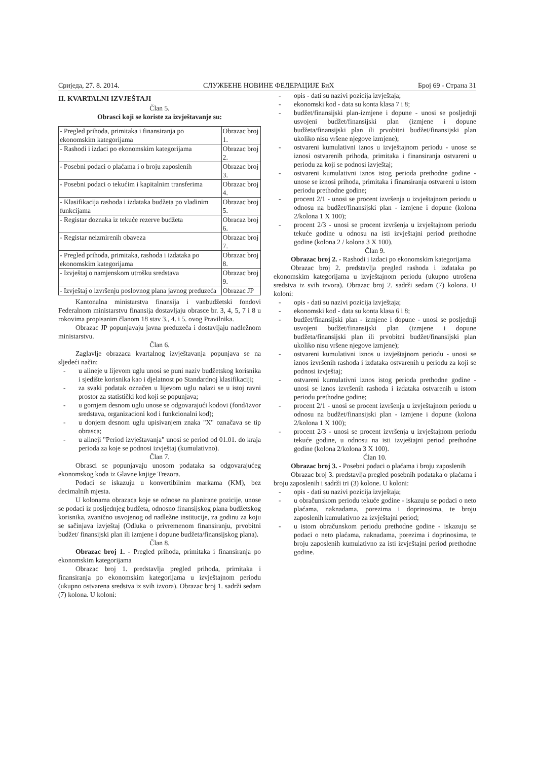Сриједа, 27. 8. 2014. СЛУЖБЕНЕ НОВИНЕ ФЕДЕРАЦИЈЕ БиХ Број 69 - Страна 31
II. KVARTALNI IZVJEŠTAJI
Član 5.
Obrasci koji se koriste za izvještavanje su:
| - Pregled prihoda, primitaka i finansiranja po ekonomskim kategorijama | Obrazac broj 1. |
| - Rashodi i izdaci po ekonomskim kategorijama | Obrazac broj 2. |
| - Posebni podaci o plaćama i o broju zaposlenih | Obrazac broj 3. |
| - Posebni podaci o tekućim i kapitalnim transferima | Obrazac broj 4. |
| - Klasifikacija rashoda i izdataka budžeta po vladinim funkcijama | Obrazac broj 5. |
| - Registar doznaka iz tekuće rezerve budžeta | Obracaz broj 6. |
| - Registar neizmirenih obaveza | Obrazac broj 7. |
| - Pregled prihoda, primitaka, rashoda i izdataka po ekonomskim kategorijama | Obrazac broj 8. |
| - Izvještaj o namjenskom utrošku sredstava | Obrazac broj 9. |
| - Izvještaj o izvršenju poslovnog plana javnog preduzeća | Obrazac JP |
Kantonalna ministarstva finansija i vanbudžetski fondovi Federalnom ministarstvu finansija dostavljaju obrasce br. 3, 4, 5, 7 i 8 u rokovima propisanim članom 18 stav 3., 4. i 5. ovog Pravilnika.
Obrazac JP popunjavaju javna preduzeća i dostavljaju nadležnom ministarstvu.
Član 6.
Zaglavlje obrazaca kvartalnog izvještavanja popunjava se na sljedeći način:
- u alineje u lijevom uglu unosi se puni naziv budžetskog korisnika i sjedište korisnika kao i djelatnost po Standardnoj klasifikaciji;
- za svaki podatak označen u lijevom uglu nalazi se u istoj ravni prostor za statistički kod koji se popunjava;
- u gornjem desnom uglu unose se odgovarajući kodovi (fond/izvor sredstava, organizacioni kod i funkcionalni kod);
- u donjem desnom uglu upisivanjem znaka "X" označava se tip obrasca;
- u alineji "Period izvještavanja" unosi se period od 01.01. do kraja perioda za koje se podnosi izvještaj (kumulativno).
Član 7.
Obrasci se popunjavaju unosom podataka sa odgovarajućeg ekonomskog koda iz Glavne knjige Trezora.
Podaci se iskazuju u konvertibilnim markama (KM), bez decimalnih mjesta.
U kolonama obrazaca koje se odnose na planirane pozicije, unose se podaci iz posljednjeg budžeta, odnosno finansijskog plana budžetskog korisnika, zvanično usvojenog od nadležne institucije, za godinu za koju se sačinjava izvještaj (Odluka o privremenom finansiranju, prvobitni budžet/ finansijski plan ili izmjene i dopune budžeta/finansijskog plana).
Član 8.
Obrazac broj 1. - Pregled prihoda, primitaka i finansiranja po ekonomskim kategorijama
Obrazac broj 1. predstavlja pregled prihoda, primitaka i finansiranja po ekonomskim kategorijama u izvještajnom periodu (ukupno ostvarena sredstva iz svih izvora). Obrazac broj 1. sadrži sedam (7) kolona. U koloni:
- opis - dati su nazivi pozicija izvještaja;
- ekonomski kod - data su konta klasa 7 i 8;
- budžet/finansijski plan-izmjene i dopune - unosi se posljednji usvojeni budžet/finansijski plan (izmjene i dopune budžeta/finansijski plan ili prvobitni budžet/finansijski plan ukoliko nisu vršene njegove izmjene);
- ostvareni kumulativni iznos u izvještajnom periodu - unose se iznosi ostvarenih prihoda, primitaka i finansiranja ostvareni u periodu za koji se podnosi izvještaj;
- ostvareni kumulativni iznos istog perioda prethodne godine - unose se iznosi prihoda, primitaka i finansiranja ostvareni u istom periodu prethodne godine;
- procent 2/1 - unosi se procent izvršenja u izvještajnom periodu u odnosu na budžet/finansijski plan - izmjene i dopune (kolona 2/kolona 1 X 100);
- procent 2/3 - unosi se procent izvršenja u izvještajnom periodu tekuće godine u odnosu na isti izvještajni period prethodne godine (kolona 2 / kolona 3 X 100).
Član 9.
Obrazac broj 2. - Rashodi i izdaci po ekonomskim kategorijama
Obrazac broj 2. predstavlja pregled rashoda i izdataka po ekonomskim kategorijama u izvještajnom periodu (ukupno utrošena sredstva iz svih izvora). Obrazac broj 2. sadrži sedam (7) kolona. U koloni:
- opis - dati su nazivi pozicija izvještaja;
- ekonomski kod - data su konta klasa 6 i 8;
- budžet/finansijski plan - izmjene i dopune - unosi se posljednji usvojeni budžet/finansijski plan (izmjene i dopune budžeta/finansijski plan ili prvobitni budžet/finansijski plan ukoliko nisu vršene njegove izmjene);
- ostvareni kumulativni iznos u izvještajnom periodu - unosi se iznos izvršenih rashoda i izdataka ostvarenih u periodu za koji se podnosi izvještaj;
- ostvareni kumulativni iznos istog perioda prethodne godine - unosi se iznos izvršenih rashoda i izdataka ostvarenih u istom periodu prethodne godine;
- procent 2/1 - unosi se procent izvršenja u izvještajnom periodu u odnosu na budžet/finansijski plan - izmjene i dopune (kolona 2/kolona 1 X 100);
- procent 2/3 - unosi se procent izvršenja u izvještajnom periodu tekuće godine, u odnosu na isti izvještajni period prethodne godine (kolona 2/kolona 3 X 100).
Član 10.
Obrazac broj 3. - Posebni podaci o plaćama i broju zaposlenih
Obrazac broj 3. predstavlja pregled posebnih podataka o plaćama i broju zaposlenih i sadrži tri (3) kolone. U koloni:
- opis - dati su nazivi pozicija izvještaja;
- u obračunskom periodu tekuće godine - iskazuju se podaci o neto plaćama, naknadama, porezima i doprinosima, te broju zaposlenih kumulativno za izvještajni period;
- u istom obračunskom periodu prethodne godine - iskazuju se podaci o neto plaćama, naknadama, porezima i doprinosima, te broju zaposlenih kumulativno za isti izvještajni period prethodne godine.